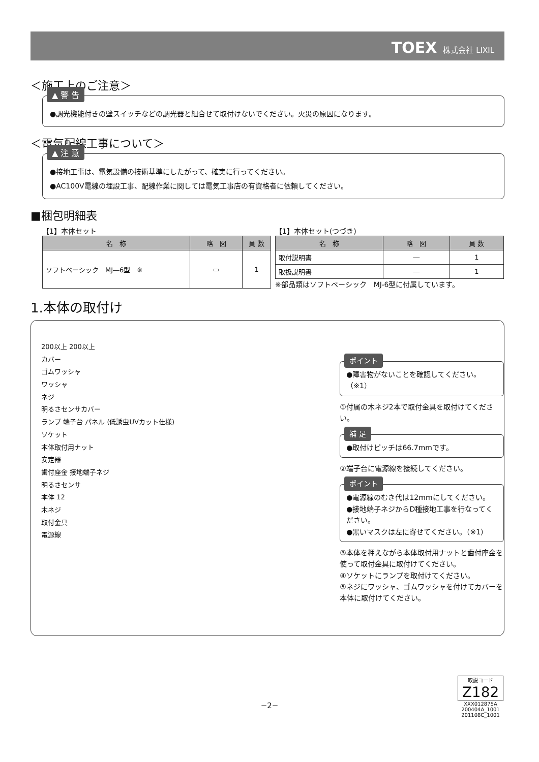TOEX 株式会社 LIXIL
＜施工上のご注意＞
▲ 警 告
●調光機能付きの壁スイッチなどの調光器と組合せて取付けないでください。火災の原因になります。
＜電気配線工事について＞
▲ 注 意
●接地工事は、電気設備の技術基準にしたがって、確実に行ってください。
●AC100V電線の埋設工事、配線作業に関しては電気工事店の有資格者に依頼してください。
■梱包明細表
【1】本体セット
| 名 称 | 略 図 | 員 数 |
| --- | --- | --- |
| ソフトベーシック MJ―6型 ※ | ▭ | 1 |
【1】本体セット(つづき)
| 名 称 | 略 図 | 員 数 |
| --- | --- | --- |
| 取付説明書 | ― | 1 |
| 取扱説明書 | ― | 1 |
※部品類はソフトベーシック　MJ-6型に付属しています。
1.本体の取付け
200以上 200以上
カバー
ゴムワッシャ
ワッシャ
ネジ
明るさセンサカバー
ランプ 端子台 パネル (低誘虫UVカット仕様)
ソケット
本体取付用ナット
安定器
歯付座金 接地端子ネジ
明るさセンサ
本体 12
木ネジ
取付金具
電源線
ポイント
●障害物がないことを確認してください。（※1）
①付属の木ネジ2本で取付金具を取付けてください。
補 足
●取付けピッチは66.7mmです。
②端子台に電源線を接続してください。
ポイント
●電源線のむき代は12mmにしてください。
●接地端子ネジからD種接地工事を行なってください。
●黒いマスクは左に寄せてください。（※1）
③本体を押えながら本体取付用ナットと歯付座金を使って取付金具に取付けてください。
④ソケットにランプを取付けてください。
⑤ネジにワッシャ、ゴムワッシャを付けてカバーを本体に取付けてください。
取説コード
Z182
XXX012875A
200404A_1001
201108C_1001
−2−